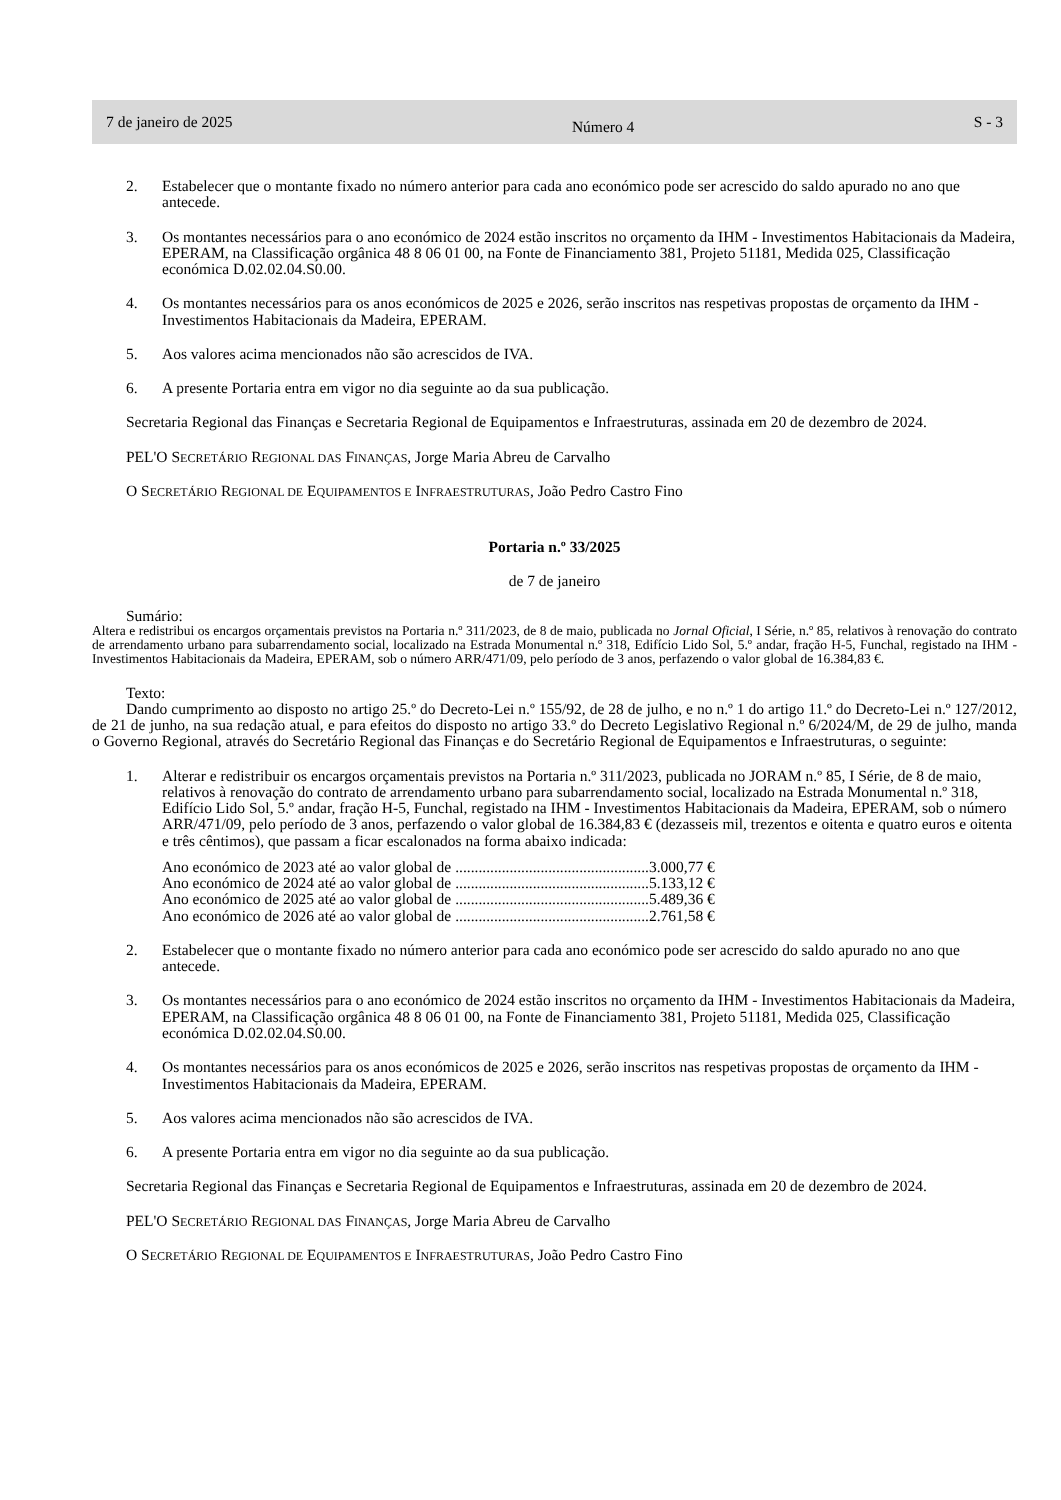7 de janeiro de 2025 Número 4 S - 3
2. Estabelecer que o montante fixado no número anterior para cada ano económico pode ser acrescido do saldo apurado no ano que antecede.
3. Os montantes necessários para o ano económico de 2024 estão inscritos no orçamento da IHM - Investimentos Habitacionais da Madeira, EPERAM, na Classificação orgânica 48 8 06 01 00, na Fonte de Financiamento 381, Projeto 51181, Medida 025, Classificação económica D.02.02.04.S0.00.
4. Os montantes necessários para os anos económicos de 2025 e 2026, serão inscritos nas respetivas propostas de orçamento da IHM - Investimentos Habitacionais da Madeira, EPERAM.
5. Aos valores acima mencionados não são acrescidos de IVA.
6. A presente Portaria entra em vigor no dia seguinte ao da sua publicação.
Secretaria Regional das Finanças e Secretaria Regional de Equipamentos e Infraestruturas, assinada em 20 de dezembro de 2024.
PEL'O SECRETÁRIO REGIONAL DAS FINANÇAS, Jorge Maria Abreu de Carvalho
O SECRETÁRIO REGIONAL DE EQUIPAMENTOS E INFRAESTRUTURAS, João Pedro Castro Fino
Portaria n.º 33/2025
de 7 de janeiro
Sumário:
Altera e redistribui os encargos orçamentais previstos na Portaria n.º 311/2023, de 8 de maio, publicada no Jornal Oficial, I Série, n.º 85, relativos à renovação do contrato de arrendamento urbano para subarrendamento social, localizado na Estrada Monumental n.º 318, Edifício Lido Sol, 5.º andar, fração H-5, Funchal, registado na IHM - Investimentos Habitacionais da Madeira, EPERAM, sob o número ARR/471/09, pelo período de 3 anos, perfazendo o valor global de 16.384,83 €.
Texto:
Dando cumprimento ao disposto no artigo 25.º do Decreto-Lei n.º 155/92, de 28 de julho, e no n.º 1 do artigo 11.º do Decreto-Lei n.º 127/2012, de 21 de junho, na sua redação atual, e para efeitos do disposto no artigo 33.º do Decreto Legislativo Regional n.º 6/2024/M, de 29 de julho, manda o Governo Regional, através do Secretário Regional das Finanças e do Secretário Regional de Equipamentos e Infraestruturas, o seguinte:
1. Alterar e redistribuir os encargos orçamentais previstos na Portaria n.º 311/2023, publicada no JORAM n.º 85, I Série, de 8 de maio, relativos à renovação do contrato de arrendamento urbano para subarrendamento social, localizado na Estrada Monumental n.º 318, Edifício Lido Sol, 5.º andar, fração H-5, Funchal, registado na IHM - Investimentos Habitacionais da Madeira, EPERAM, sob o número ARR/471/09, pelo período de 3 anos, perfazendo o valor global de 16.384,83 € (dezasseis mil, trezentos e oitenta e quatro euros e oitenta e três cêntimos), que passam a ficar escalonados na forma abaixo indicada:
| Ano económico de 2023 até ao valor global de | ..................................................3.000,77 € |
| Ano económico de 2024 até ao valor global de | ..................................................5.133,12 € |
| Ano económico de 2025 até ao valor global de | ..................................................5.489,36 € |
| Ano económico de 2026 até ao valor global de | ..................................................2.761,58 € |
2. Estabelecer que o montante fixado no número anterior para cada ano económico pode ser acrescido do saldo apurado no ano que antecede.
3. Os montantes necessários para o ano económico de 2024 estão inscritos no orçamento da IHM - Investimentos Habitacionais da Madeira, EPERAM, na Classificação orgânica 48 8 06 01 00, na Fonte de Financiamento 381, Projeto 51181, Medida 025, Classificação económica D.02.02.04.S0.00.
4. Os montantes necessários para os anos económicos de 2025 e 2026, serão inscritos nas respetivas propostas de orçamento da IHM - Investimentos Habitacionais da Madeira, EPERAM.
5. Aos valores acima mencionados não são acrescidos de IVA.
6. A presente Portaria entra em vigor no dia seguinte ao da sua publicação.
Secretaria Regional das Finanças e Secretaria Regional de Equipamentos e Infraestruturas, assinada em 20 de dezembro de 2024.
PEL'O SECRETÁRIO REGIONAL DAS FINANÇAS, Jorge Maria Abreu de Carvalho
O SECRETÁRIO REGIONAL DE EQUIPAMENTOS E INFRAESTRUTURAS, João Pedro Castro Fino